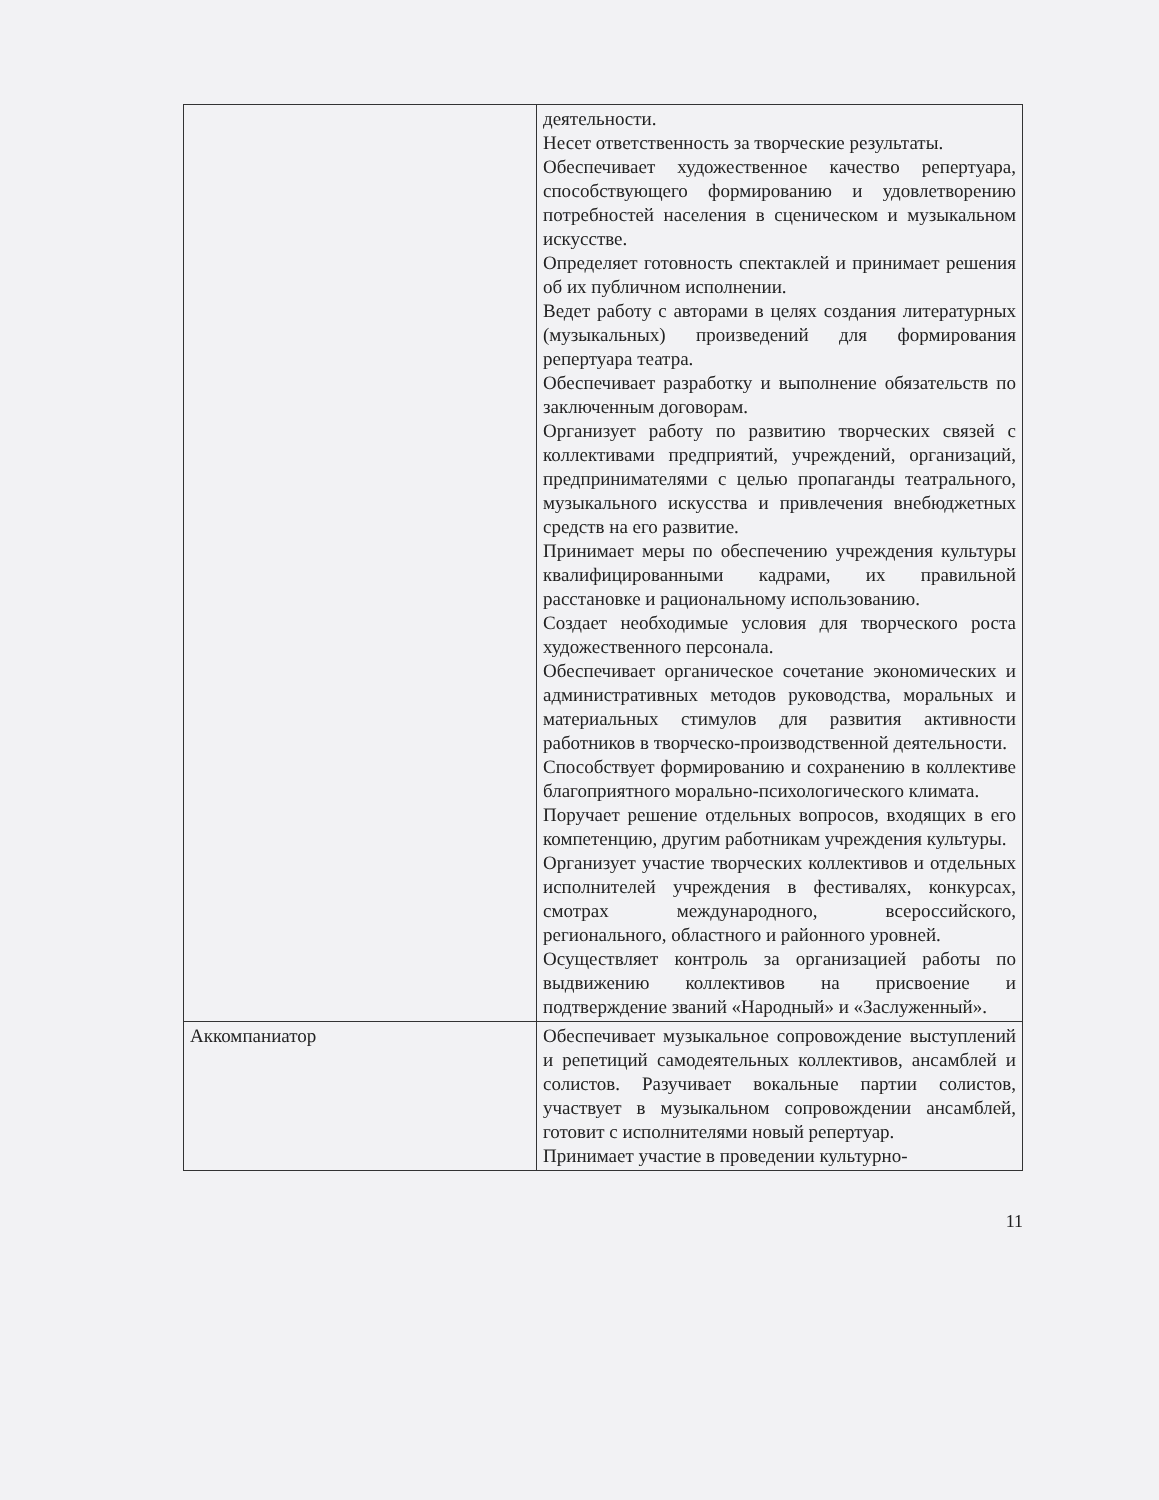| | деятельности. Несет ответственность за творческие результаты. Обеспечивает художественное качество репертуара, способствующего формированию и удовлетворению потребностей населения в сценическом и музыкальном искусстве. Определяет готовность спектаклей и принимает решения об их публичном исполнении. Ведет работу с авторами в целях создания литературных (музыкальных) произведений для формирования репертуара театра. Обеспечивает разработку и выполнение обязательств по заключенным договорам. Организует работу по развитию творческих связей с коллективами предприятий, учреждений, организаций, предпринимателями с целью пропаганды театрального, музыкального искусства и привлечения внебюджетных средств на его развитие. Принимает меры по обеспечению учреждения культуры квалифицированными кадрами, их правильной расстановке и рациональному использованию. Создает необходимые условия для творческого роста художественного персонала. Обеспечивает органическое сочетание экономических и административных методов руководства, моральных и материальных стимулов для развития активности работников в творческо-производственной деятельности. Способствует формированию и сохранению в коллективе благоприятного морально-психологического климата. Поручает решение отдельных вопросов, входящих в его компетенцию, другим работникам учреждения культуры. Организует участие творческих коллективов и отдельных исполнителей учреждения в фестивалях, конкурсах, смотрах международного, всероссийского, регионального, областного и районного уровней. Осуществляет контроль за организацией работы по выдвижению коллективов на присвоение и подтверждение званий «Народный» и «Заслуженный». |
| Аккомпаниатор | Обеспечивает музыкальное сопровождение выступлений и репетиций самодеятельных коллективов, ансамблей и солистов. Разучивает вокальные партии солистов, участвует в музыкальном сопровождении ансамблей, готовит с исполнителями новый репертуар. Принимает участие в проведении культурно- |
11